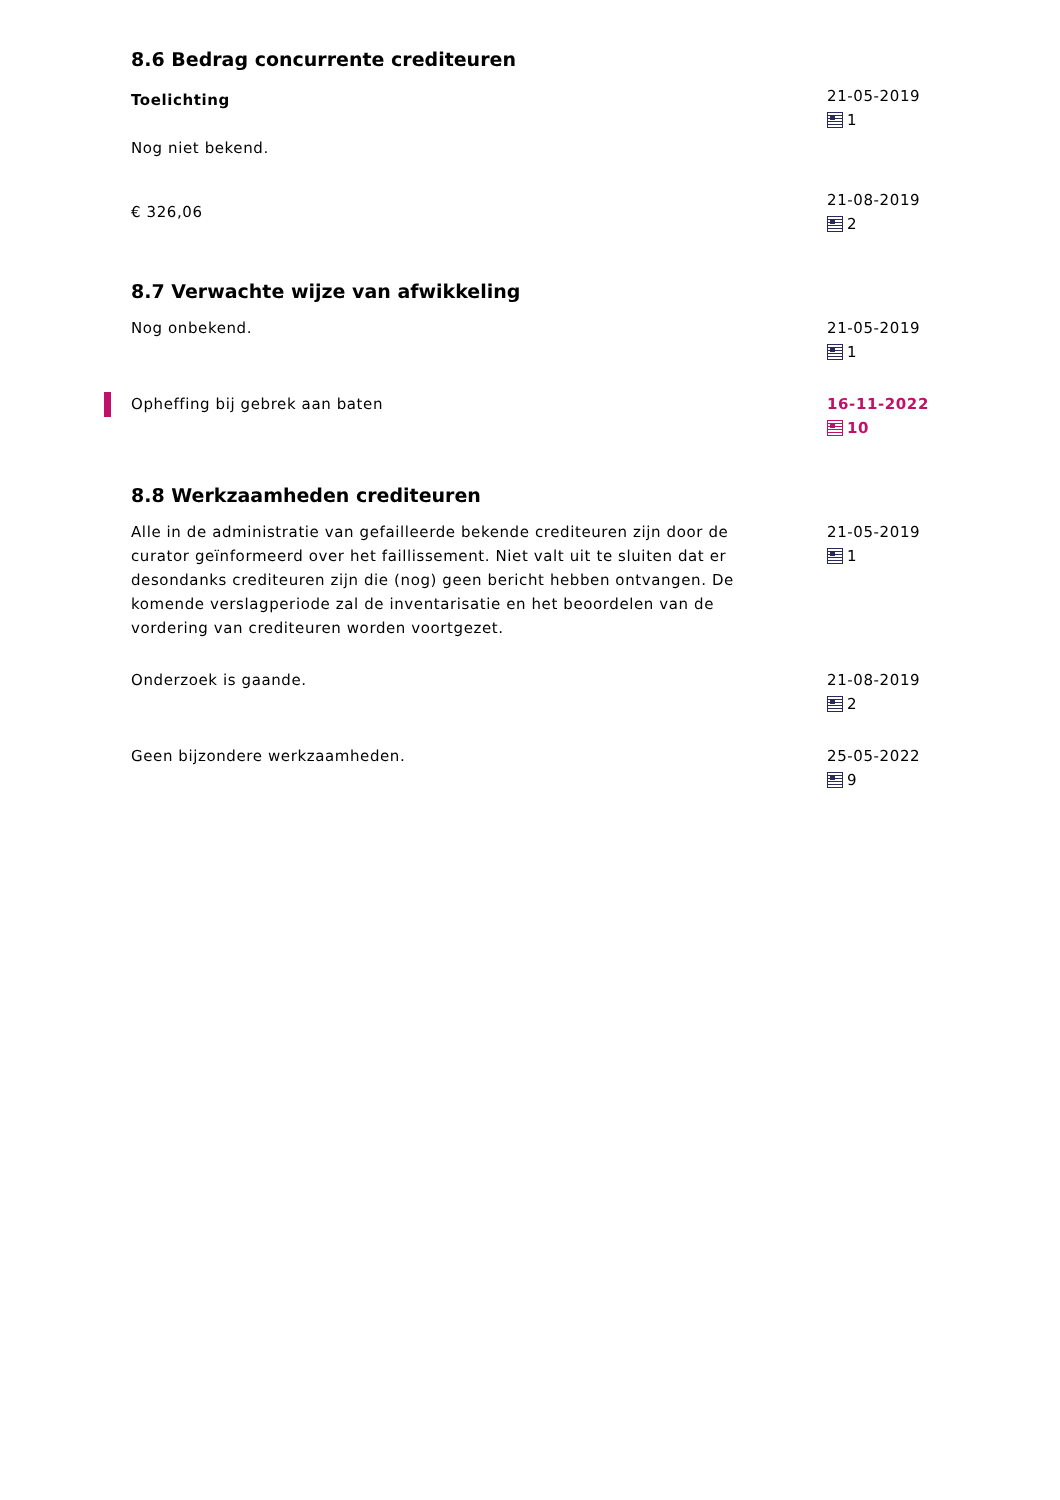8.6 Bedrag concurrente crediteuren
Toelichting
Nog niet bekend.
21-05-2019
1
€ 326,06
21-08-2019
2
8.7 Verwachte wijze van afwikkeling
Nog onbekend. 21-05-2019
1
Opheffing bij gebrek aan baten 16-11-2022
10
8.8 Werkzaamheden crediteuren
Alle in de administratie van gefailleerde bekende crediteuren zijn door de curator geïnformeerd over het faillissement. Niet valt uit te sluiten dat er desondanks crediteuren zijn die (nog) geen bericht hebben ontvangen. De komende verslagperiode zal de inventarisatie en het beoordelen van de vordering van crediteuren worden voortgezet.
21-05-2019
1
Onderzoek is gaande. 21-08-2019
2
Geen bijzondere werkzaamheden. 25-05-2022
9